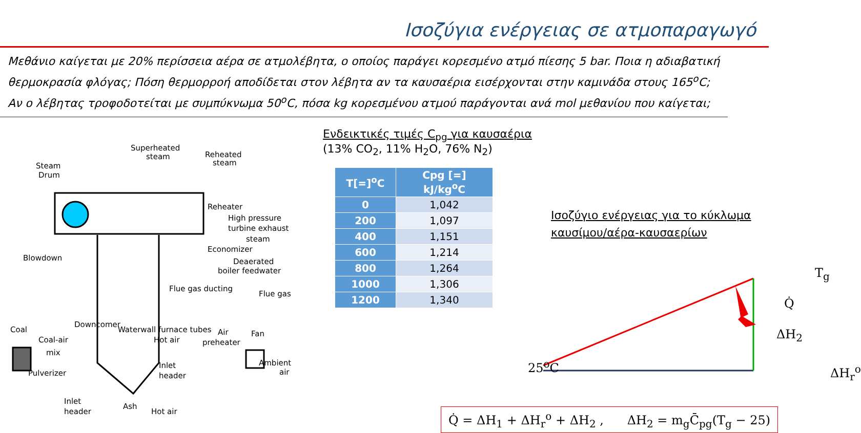Ισοζύγια ενέργειας σε ατμοπαραγωγό
Μεθάνιο καίγεται με 20% περίσσεια αέρα σε ατμολέβητα, ο οποίος παράγει κορεσμένο ατμό πίεσης 5 bar. Ποια η αδιαβατική θερμοκρασία φλόγας; Πόση θερμορροή αποδίδεται στον λέβητα αν τα καυσαέρια εισέρχονται στην καμινάδα στους 165<sup>o</sup>C; Αν ο λέβητας τροφοδοτείται με συμπύκνωμα 50<sup>o</sup>C, πόσα kg κορεσμένου ατμού παράγονται ανά mol μεθανίου που καίγεται;
Steam
Drum
Superheated
steam
Reheated
steam
Reheater
High pressure
turbine exhaust
steam
Economizer
Deaerated
boiler feedwater
Blowdown
Flue gas
Coal
Coal-air
mix
Pulverizer
Hot air
Air
preheater
Fan
Inlet
header
Ambient
air
Inlet
header
Ash
Hot air
Downcomer
Waterwall furnace tubes
Flue gas ducting
Ενδεικτικές τιμές C<sub>pg</sub> για καυσαέρια
(13% CO<sub>2</sub>, 11% H<sub>2</sub>O, 76% N<sub>2</sub>)
| T[=]<sup>o</sup>C | Cpg [=] kJ/kg<sup>o</sup>C |
| --- | --- |
| 0 | 1,042 |
| 200 | 1,097 |
| 400 | 1,151 |
| 600 | 1,214 |
| 800 | 1,264 |
| 1000 | 1,306 |
| 1200 | 1,340 |
Ισοζύγιο ενέργειας για το κύκλωμα
καυσίμου/αέρα-καυσαερίων
25<sup>o</sup>C ΔH<sub>r</sub><sup>o</sup>
T<sub>g</sub>
Q̇
ΔH<sub>2</sub>
Q̇ = ΔH<sub>1</sub> + ΔH<sub>r</sub><sup>o</sup> + ΔH<sub>2</sub> , ΔH<sub>2</sub> = m<sub>g</sub>C̄<sub>pg</sub>(T<sub>g</sub> − 25)